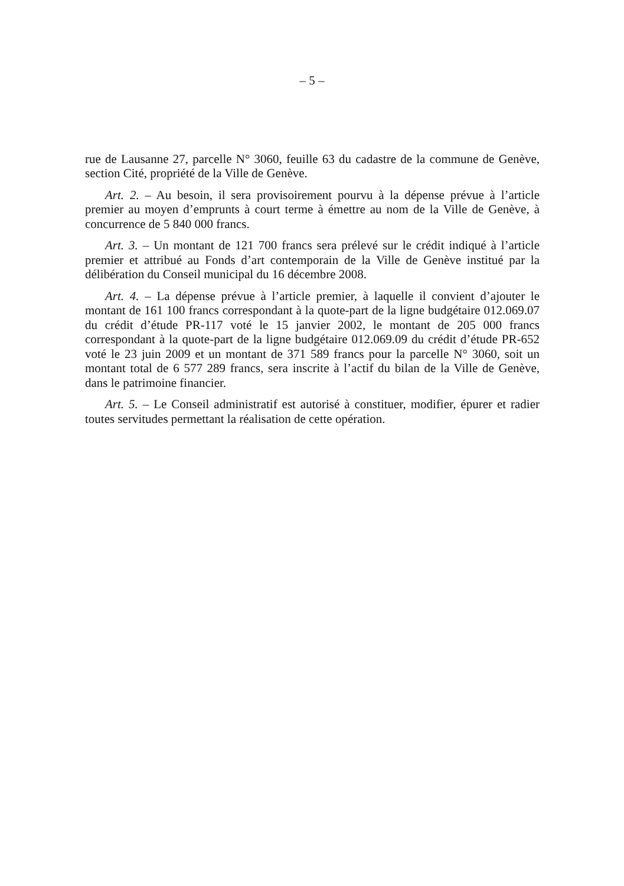– 5 –
rue de Lausanne 27, parcelle N° 3060, feuille 63 du cadastre de la commune de Genève, section Cité, propriété de la Ville de Genève.
Art. 2. – Au besoin, il sera provisoirement pourvu à la dépense prévue à l’article premier au moyen d’emprunts à court terme à émettre au nom de la Ville de Genève, à concurrence de 5 840 000 francs.
Art. 3. – Un montant de 121 700 francs sera prélevé sur le crédit indiqué à l’article premier et attribué au Fonds d’art contemporain de la Ville de Genève institué par la délibération du Conseil municipal du 16 décembre 2008.
Art. 4. – La dépense prévue à l’article premier, à laquelle il convient d’ajouter le montant de 161 100 francs correspondant à la quote-part de la ligne budgétaire 012.069.07 du crédit d’étude PR-117 voté le 15 janvier 2002, le montant de 205 000 francs correspondant à la quote-part de la ligne budgétaire 012.069.09 du crédit d’étude PR-652 voté le 23 juin 2009 et un montant de 371 589 francs pour la parcelle N° 3060, soit un montant total de 6 577 289 francs, sera inscrite à l’actif du bilan de la Ville de Genève, dans le patrimoine financier.
Art. 5. – Le Conseil administratif est autorisé à constituer, modifier, épurer et radier toutes servitudes permettant la réalisation de cette opération.